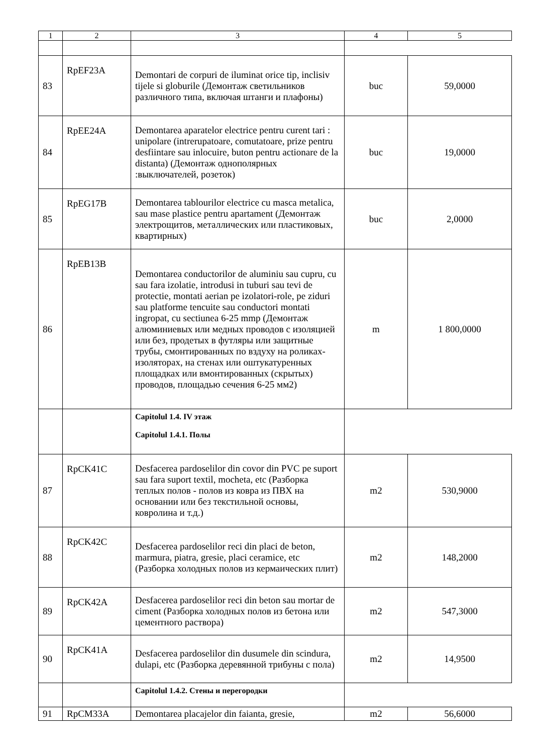| 1 | 2 | 3 | 4 | 5 |
| --- | --- | --- | --- | --- |
| 83 | RpEF23A | Demontari de corpuri de iluminat orice tip, inclisiv tijele si globurile (Демонтаж светильников различного типа, включая штанги и плафоны) | buc | 59,0000 |
| 84 | RpEE24A | Demontarea aparatelor electrice pentru curent tari : unipolare (intrerupatoare, comutatoare, prize pentru desfiintare sau inlocuire, buton pentru actionare de la distanta) (Демонтаж однополярных :выключателей, розеток) | buc | 19,0000 |
| 85 | RpEG17B | Demontarea tablourilor electrice cu masca metalica, sau mase plastice pentru apartament (Демонтаж электрощитов, металлических или пластиковых, квартирных) | buc | 2,0000 |
| 86 | RpEB13B | Demontarea conductorilor de aluminiu sau cupru, cu sau fara izolatie, introdusi in tuburi sau tevi de protectie, montati aerian pe izolatori-role, pe ziduri sau platforme tencuite sau conductori montati ingropat, cu sectiunea 6-25 mmp (Демонтаж алюминиевых или медных проводов с изоляцией или без, продетых в футляры или защитные трубы, смонтированных по вздуху на роликах-изоляторах, на стенах или оштукатуренных площадках или вмонтированных (скрытых) проводов, площадью сечения 6-25 мм2) | m | 1 800,0000 |
| | | Capitolul 1.4. IV этаж Capitolul 1.4.1. Полы | | |
| 87 | RpCK41C | Desfacerea pardoselilor din covor din PVC pe suport sau fara suport textil, mocheta, etc (Разборка теплых полов - полов из ковра из ПВХ на основании или без текстильной основы, ковролина и т.д.) | m2 | 530,9000 |
| 88 | RpCK42C | Desfacerea pardoselilor reci din placi de beton, marmura, piatra, gresie, placi ceramice, etc (Разборка холодных полов из кермаических плит) | m2 | 148,2000 |
| 89 | RpCK42A | Desfacerea pardoselilor reci din beton sau mortar de ciment (Разборка холодных полов из бетона или цементного раствора) | m2 | 547,3000 |
| 90 | RpCK41A | Desfacerea pardoselilor din dusumele din scindura, dulapi, etc (Разборка деревянной трибуны с пола) | m2 | 14,9500 |
| | | Capitolul 1.4.2. Стены и перегородки | | |
| 91 | RpCM33A | Demontarea placajelor din faianta, gresie, | m2 | 56,6000 |